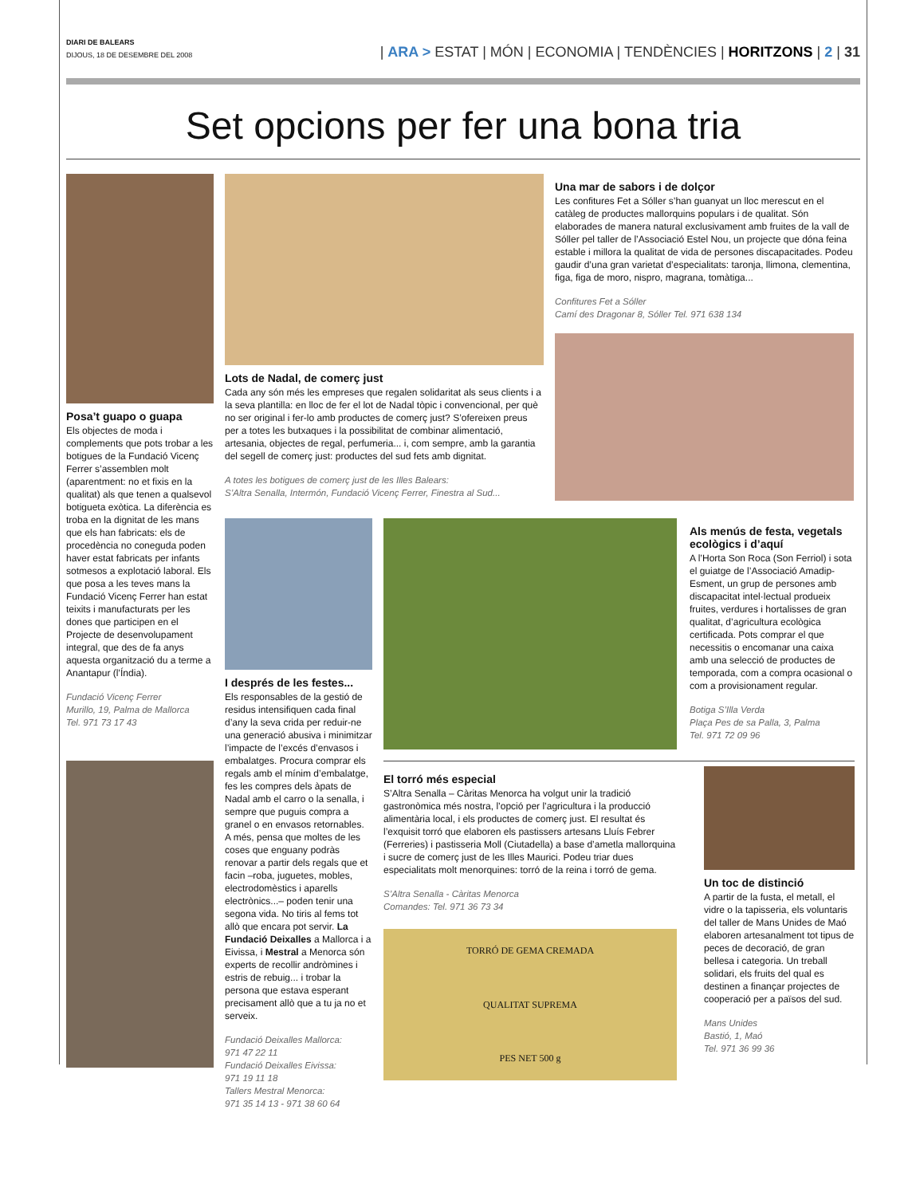DIARI DE BALEARS
DIJOUS, 18 DE DESEMBRE DEL 2008
| ARA > ESTAT | MÓN | ECONOMIA | TENDÈNCIES | HORITZONS | 2 | 31
Set opcions per fer una bona tria
Posa’t guapo o guapa
Els objectes de moda i complements que pots trobar a les botigues de la Fundació Vicenç Ferrer s’assemblen molt (aparentment: no et fixis en la qualitat) als que tenen a qualsevol botigueta exòtica. La diferència es troba en la dignitat de les mans que els han fabricats: els de procedència no coneguda poden haver estat fabricats per infants sotmesos a explotació laboral. Els que posa a les teves mans la Fundació Vicenç Ferrer han estat teixits i manufacturats per les dones que participen en el Projecte de desenvolupament integral, que des de fa anys aquesta organització du a terme a Anantapur (l’Índia).
Fundació Vicenç Ferrer
Murillo, 19, Palma de Mallorca
Tel. 971 73 17 43
Lots de Nadal, de comerç just
Cada any són més les empreses que regalen solidaritat als seus clients i a la seva plantilla: en lloc de fer el lot de Nadal tòpic i convencional, per què no ser original i fer-lo amb productes de comerç just? S’ofereixen preus per a totes les butxaques i la possibilitat de combinar alimentació, artesania, objectes de regal, perfumeria... i, com sempre, amb la garantia del segell de comerç just: productes del sud fets amb dignitat.
A totes les botigues de comerç just de les Illes Balears:
S’Altra Senalla, Intermón, Fundació Vicenç Ferrer, Finestra al Sud...
I després de les festes...
Els responsables de la gestió de residus intensifiquen cada final d’any la seva crida per reduir-ne una generació abusiva i minimitzar l’impacte de l’excés d’envasos i embalatges. Procura comprar els regals amb el mínim d’embalatge, fes les compres dels àpats de Nadal amb el carro o la senalla, i sempre que puguis compra a granel o en envasos retornables.
A més, pensa que moltes de les coses que enguany podràs renovar a partir dels regals que et facin –roba, juguetes, mobles, electrodomèstics i aparells electrònics...– poden tenir una segona vida. No tiris al fems tot allò que encara pot servir. La Fundació Deixalles a Mallorca i a Eivissa, i Mestral a Menorca són experts de recollir andròmines i estris de rebuig... i trobar la persona que estava esperant precisament allò que a tu ja no et serveix.
Fundació Deixalles Mallorca:
971 47 22 11
Fundació Deixalles Eivissa:
971 19 11 18
Tallers Mestral Menorca:
971 35 14 13 - 971 38 60 64
Als menús de festa, vegetals ecològics i d’aquí
A l’Horta Son Roca (Son Ferriol) i sota el guiatge de l’Associació Amadip-Esment, un grup de persones amb discapacitat intel·lectual produeix fruites, verdures i hortalisses de gran qualitat, d’agricultura ecològica certificada. Pots comprar el que necessitis o encomanar una caixa amb una selecció de productes de temporada, com a compra ocasional o com a provisionament regular.
Botiga S’Illa Verda
Plaça Pes de sa Palla, 3, Palma
Tel. 971 72 09 96
El torró més especial
S’Altra Senalla – Càritas Menorca ha volgut unir la tradició gastronòmica més nostra, l’opció per l’agricultura i la producció alimentària local, i els productes de comerç just. El resultat és l’exquisit torró que elaboren els pastissers artesans Lluís Febrer (Ferreries) i pastisseria Moll (Ciutadella) a base d’ametla mallorquina i sucre de comerç just de les Illes Maurici. Podeu triar dues especialitats molt menorquines: torró de la reina i torró de gema.
S’Altra Senalla - Càritas Menorca
Comandes: Tel. 971 36 73 34
TORRÓ DE GEMA CREMADA
QUALITAT SUPREMA
PES NET 500 g
Un toc de distinció
A partir de la fusta, el metall, el vidre o la tapisseria, els voluntaris del taller de Mans Unides de Maó elaboren artesanalment tot tipus de peces de decoració, de gran bellesa i categoria. Un treball solidari, els fruits del qual es destinen a finançar projectes de cooperació per a països del sud.
Mans Unides
Bastió, 1, Maó
Tel. 971 36 99 36
Una mar de sabors i de dolçor
Les confitures Fet a Sóller s’han guanyat un lloc merescut en el catàleg de productes mallorquins populars i de qualitat. Són elaborades de manera natural exclusivament amb fruites de la vall de Sóller pel taller de l’Associació Estel Nou, un projecte que dóna feina estable i millora la qualitat de vida de persones discapacitades. Podeu gaudir d’una gran varietat d’especialitats: taronja, llimona, clementina, figa, figa de moro, nispro, magrana, tomàtiga...
Confitures Fet a Sóller
Camí des Dragonar 8, Sóller Tel. 971 638 134